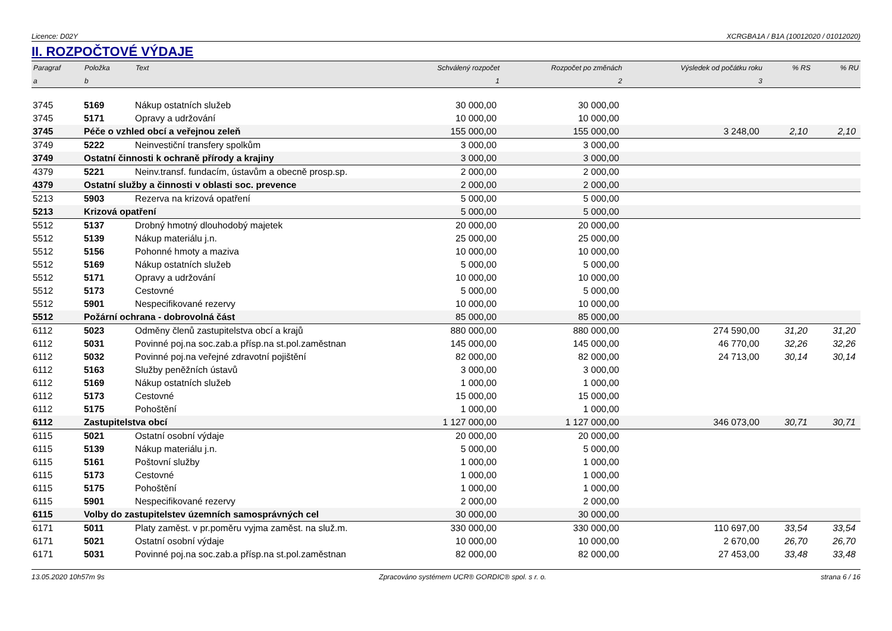Licence: D02Y XCRGBA1A / B1A (10012020 / 01012020)
II. ROZPOČTOVÉ VÝDAJE
| Paragraf | Položka | Text | Schválený rozpočet | Rozpočet po změnách | Výsledek od počátku roku | % RS | % RU |
| --- | --- | --- | --- | --- | --- | --- | --- |
| a | b | | 1 | 2 | 3 | | |
| 3745 | 5169 | Nákup ostatních služeb | 30 000,00 | 30 000,00 | | | |
| 3745 | 5171 | Opravy a udržování | 10 000,00 | 10 000,00 | | | |
| 3745 | Péče o vzhled obcí a veřejnou zeleň | | 155 000,00 | 155 000,00 | 3 248,00 | 2,10 | 2,10 |
| 3749 | 5222 | Neinvestiční transfery spolkům | 3 000,00 | 3 000,00 | | | |
| 3749 | Ostatní činnosti k ochraně přírody a krajiny | | 3 000,00 | 3 000,00 | | | |
| 4379 | 5221 | Neinv.transf. fundacím, ústavům a obecně prosp.sp. | 2 000,00 | 2 000,00 | | | |
| 4379 | Ostatní služby a činnosti v oblasti soc. prevence | | 2 000,00 | 2 000,00 | | | |
| 5213 | 5903 | Rezerva na krizová opatření | 5 000,00 | 5 000,00 | | | |
| 5213 | Krizová opatření | | 5 000,00 | 5 000,00 | | | |
| 5512 | 5137 | Drobný hmotný dlouhodobý majetek | 20 000,00 | 20 000,00 | | | |
| 5512 | 5139 | Nákup materiálu j.n. | 25 000,00 | 25 000,00 | | | |
| 5512 | 5156 | Pohonné hmoty a maziva | 10 000,00 | 10 000,00 | | | |
| 5512 | 5169 | Nákup ostatních služeb | 5 000,00 | 5 000,00 | | | |
| 5512 | 5171 | Opravy a udržování | 10 000,00 | 10 000,00 | | | |
| 5512 | 5173 | Cestovné | 5 000,00 | 5 000,00 | | | |
| 5512 | 5901 | Nespecifikované rezervy | 10 000,00 | 10 000,00 | | | |
| 5512 | Požární ochrana - dobrovolná část | | 85 000,00 | 85 000,00 | | | |
| 6112 | 5023 | Odměny členů zastupitelstva obcí a krajů | 880 000,00 | 880 000,00 | 274 590,00 | 31,20 | 31,20 |
| 6112 | 5031 | Povinné poj.na soc.zab.a přísp.na st.pol.zaměstnan | 145 000,00 | 145 000,00 | 46 770,00 | 32,26 | 32,26 |
| 6112 | 5032 | Povinné poj.na veřejné zdravotní pojištění | 82 000,00 | 82 000,00 | 24 713,00 | 30,14 | 30,14 |
| 6112 | 5163 | Služby peněžních ústavů | 3 000,00 | 3 000,00 | | | |
| 6112 | 5169 | Nákup ostatních služeb | 1 000,00 | 1 000,00 | | | |
| 6112 | 5173 | Cestovné | 15 000,00 | 15 000,00 | | | |
| 6112 | 5175 | Pohoštění | 1 000,00 | 1 000,00 | | | |
| 6112 | Zastupitelstva obcí | | 1 127 000,00 | 1 127 000,00 | 346 073,00 | 30,71 | 30,71 |
| 6115 | 5021 | Ostatní osobní výdaje | 20 000,00 | 20 000,00 | | | |
| 6115 | 5139 | Nákup materiálu j.n. | 5 000,00 | 5 000,00 | | | |
| 6115 | 5161 | Poštovní služby | 1 000,00 | 1 000,00 | | | |
| 6115 | 5173 | Cestovné | 1 000,00 | 1 000,00 | | | |
| 6115 | 5175 | Pohoštění | 1 000,00 | 1 000,00 | | | |
| 6115 | 5901 | Nespecifikované rezervy | 2 000,00 | 2 000,00 | | | |
| 6115 | Volby do zastupitelstev územních samosprávných cel | | 30 000,00 | 30 000,00 | | | |
| 6171 | 5011 | Platy zaměst. v pr.poměru vyjma zaměst. na služ.m. | 330 000,00 | 330 000,00 | 110 697,00 | 33,54 | 33,54 |
| 6171 | 5021 | Ostatní osobní výdaje | 10 000,00 | 10 000,00 | 2 670,00 | 26,70 | 26,70 |
| 6171 | 5031 | Povinné poj.na soc.zab.a přísp.na st.pol.zaměstnan | 82 000,00 | 82 000,00 | 27 453,00 | 33,48 | 33,48 |
13.05.2020 10h57m 9s Zpracováno systémem UCR® GORDIC® spol. s r. o. strana 6 / 16